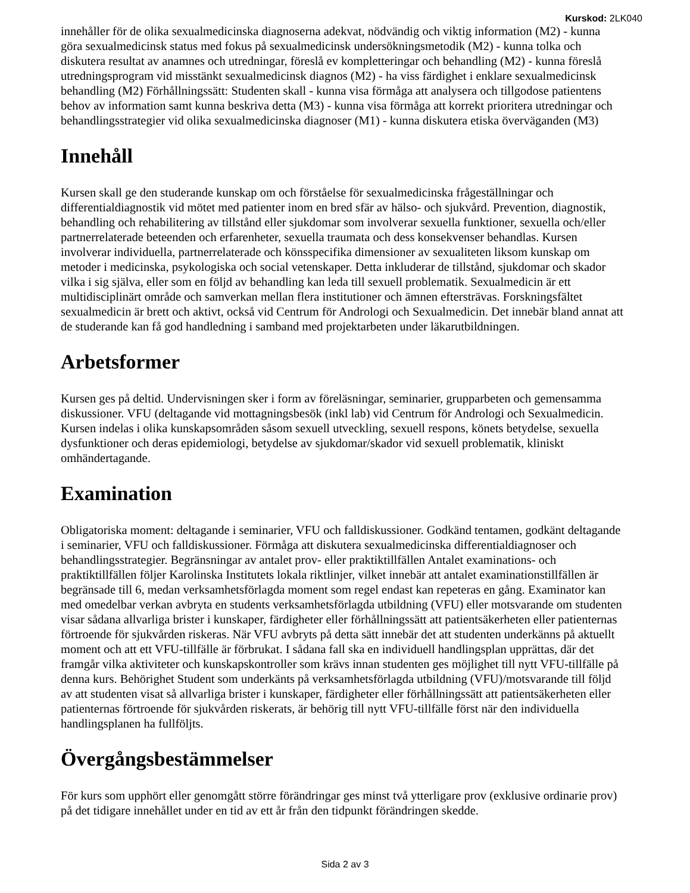Kurskod: 2LK040
innehåller för de olika sexualmedicinska diagnoserna adekvat, nödvändig och viktig information (M2) - kunna göra sexualmedicinsk status med fokus på sexualmedicinsk undersökningsmetodik (M2) - kunna tolka och diskutera resultat av anamnes och utredningar, föreslå ev kompletteringar och behandling (M2) - kunna föreslå utredningsprogram vid misstänkt sexualmedicinsk diagnos (M2) - ha viss färdighet i enklare sexualmedicinsk behandling (M2) Förhållningssätt: Studenten skall - kunna visa förmåga att analysera och tillgodose patientens behov av information samt kunna beskriva detta (M3) - kunna visa förmåga att korrekt prioritera utredningar och behandlingsstrategier vid olika sexualmedicinska diagnoser (M1) - kunna diskutera etiska överväganden (M3)
Innehåll
Kursen skall ge den studerande kunskap om och förståelse för sexualmedicinska frågeställningar och differentialdiagnostik vid mötet med patienter inom en bred sfär av hälso- och sjukvård. Prevention, diagnostik, behandling och rehabilitering av tillstånd eller sjukdomar som involverar sexuella funktioner, sexuella och/eller partnerrelaterade beteenden och erfarenheter, sexuella traumata och dess konsekvenser behandlas. Kursen involverar individuella, partnerrelaterade och könsspecifika dimensioner av sexualiteten liksom kunskap om metoder i medicinska, psykologiska och social vetenskaper. Detta inkluderar de tillstånd, sjukdomar och skador vilka i sig själva, eller som en följd av behandling kan leda till sexuell problematik. Sexualmedicin är ett multidisciplinärt område och samverkan mellan flera institutioner och ämnen eftersträvas. Forskningsfältet sexualmedicin är brett och aktivt, också vid Centrum för Andrologi och Sexualmedicin. Det innebär bland annat att de studerande kan få god handledning i samband med projektarbeten under läkarutbildningen.
Arbetsformer
Kursen ges på deltid. Undervisningen sker i form av föreläsningar, seminarier, grupparbeten och gemensamma diskussioner. VFU (deltagande vid mottagningsbesök (inkl lab) vid Centrum för Andrologi och Sexualmedicin. Kursen indelas i olika kunskapsområden såsom sexuell utveckling, sexuell respons, könets betydelse, sexuella dysfunktioner och deras epidemiologi, betydelse av sjukdomar/skador vid sexuell problematik, kliniskt omhändertagande.
Examination
Obligatoriska moment: deltagande i seminarier, VFU och falldiskussioner. Godkänd tentamen, godkänt deltagande i seminarier, VFU och falldiskussioner. Förmåga att diskutera sexualmedicinska differentialdiagnoser och behandlingsstrategier. Begränsningar av antalet prov- eller praktiktillfällen Antalet examinations- och praktiktillfällen följer Karolinska Institutets lokala riktlinjer, vilket innebär att antalet examinationstillfällen är begränsade till 6, medan verksamhetsförlagda moment som regel endast kan repeteras en gång. Examinator kan med omedelbar verkan avbryta en students verksamhetsförlagda utbildning (VFU) eller motsvarande om studenten visar sådana allvarliga brister i kunskaper, färdigheter eller förhållningssätt att patientsäkerheten eller patienternas förtroende för sjukvården riskeras. När VFU avbryts på detta sätt innebär det att studenten underkänns på aktuellt moment och att ett VFU-tillfälle är förbrukat. I sådana fall ska en individuell handlingsplan upprättas, där det framgår vilka aktiviteter och kunskapskontroller som krävs innan studenten ges möjlighet till nytt VFU-tillfälle på denna kurs. Behörighet Student som underkänts på verksamhetsförlagda utbildning (VFU)/motsvarande till följd av att studenten visat så allvarliga brister i kunskaper, färdigheter eller förhållningssätt att patientsäkerheten eller patienternas förtroende för sjukvården riskerats, är behörig till nytt VFU-tillfälle först när den individuella handlingsplanen ha fullföljts.
Övergångsbestämmelser
För kurs som upphört eller genomgått större förändringar ges minst två ytterligare prov (exklusive ordinarie prov) på det tidigare innehållet under en tid av ett år från den tidpunkt förändringen skedde.
Sida 2 av 3